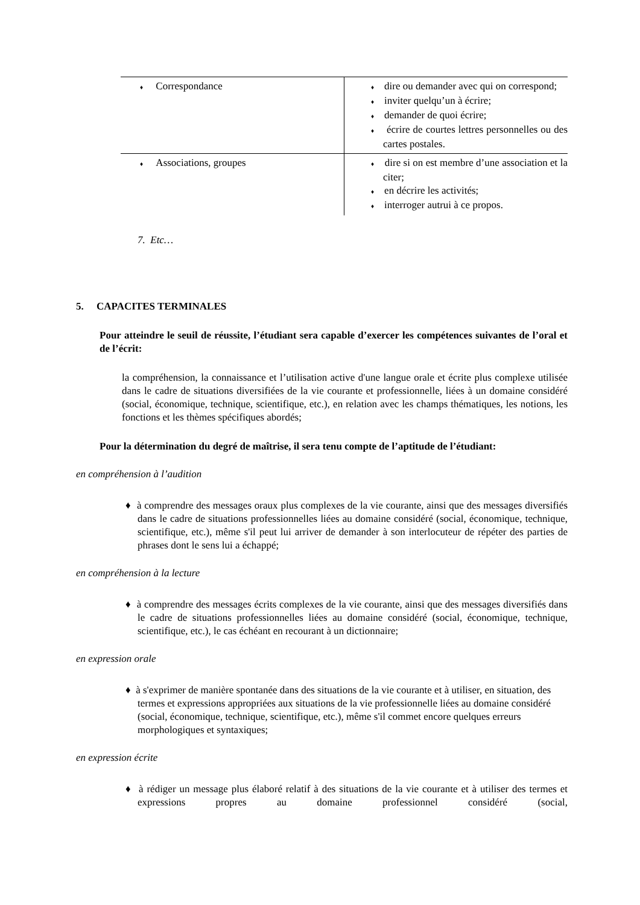| ♦ Correspondance | ♦ dire ou demander avec qui on correspond; ♦ inviter quelqu’un à écrire; ♦ demander de quoi écrire; ♦ écrire de courtes lettres personnelles ou des cartes postales. |
| ♦ Associations, groupes | ♦ dire si on est membre d’une association et la citer; ♦ en décrire les activités; ♦ interroger autrui à ce propos. |
7. Etc…
5. CAPACITES TERMINALES
Pour atteindre le seuil de réussite, l’étudiant sera capable d’exercer les compétences suivantes de l’oral et de l’écrit:
la compréhension, la connaissance et l’utilisation active d'une langue orale et écrite plus complexe utilisée dans le cadre de situations diversifiées de la vie courante et professionnelle, liées à un domaine considéré (social, économique, technique, scientifique, etc.), en relation avec les champs thématiques, les notions, les fonctions et les thèmes spécifiques abordés;
Pour la détermination du degré de maîtrise, il sera tenu compte de l’aptitude de l’étudiant:
en compréhension à l’audition
♦ à comprendre des messages oraux plus complexes de la vie courante, ainsi que des messages diversifiés dans le cadre de situations professionnelles liées au domaine considéré (social, économique, technique, scientifique, etc.), même s'il peut lui arriver de demander à son interlocuteur de répéter des parties de phrases dont le sens lui a échappé;
en compréhension à la lecture
♦ à comprendre des messages écrits complexes de la vie courante, ainsi que des messages diversifiés dans le cadre de situations professionnelles liées au domaine considéré (social, économique, technique, scientifique, etc.), le cas échéant en recourant à un dictionnaire;
en expression orale
♦ à s'exprimer de manière spontanée dans des situations de la vie courante et à utiliser, en situation, des termes et expressions appropriées aux situations de la vie professionnelle liées au domaine considéré (social, économique, technique, scientifique, etc.), même s'il commet encore quelques erreurs morphologiques et syntaxiques;
en expression écrite
♦ à rédiger un message plus élaboré relatif à des situations de la vie courante et à utiliser des termes et expressions propres au domaine professionnel considéré (social,